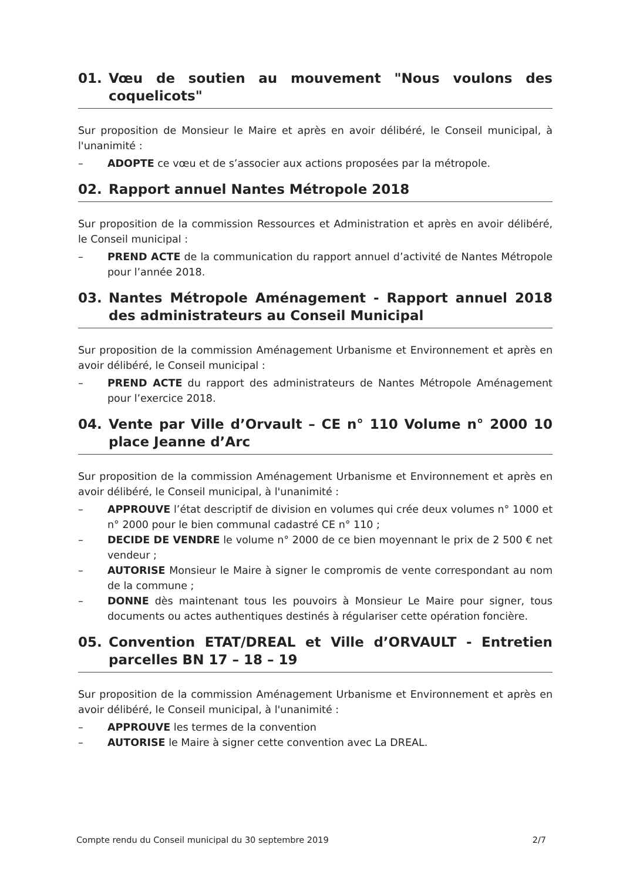01. Vœu de soutien au mouvement "Nous voulons des coquelicots"
Sur proposition de Monsieur le Maire et après en avoir délibéré, le Conseil municipal, à l'unanimité :
– ADOPTE ce vœu et de s’associer aux actions proposées par la métropole.
02. Rapport annuel Nantes Métropole 2018
Sur proposition de la commission Ressources et Administration et après en avoir délibéré, le Conseil municipal :
– PREND ACTE de la communication du rapport annuel d’activité de Nantes Métropole pour l’année 2018.
03. Nantes Métropole Aménagement - Rapport annuel 2018 des administrateurs au Conseil Municipal
Sur proposition de la commission Aménagement Urbanisme et Environnement et après en avoir délibéré, le Conseil municipal :
– PREND ACTE du rapport des administrateurs de Nantes Métropole Aménagement pour l’exercice 2018.
04. Vente par Ville d’Orvault – CE n° 110 Volume n° 2000 10 place Jeanne d’Arc
Sur proposition de la commission Aménagement Urbanisme et Environnement et après en avoir délibéré, le Conseil municipal, à l'unanimité :
– APPROUVE l’état descriptif de division en volumes qui crée deux volumes n° 1000 et n° 2000 pour le bien communal cadastré CE n° 110 ;
– DECIDE DE VENDRE le volume n° 2000 de ce bien moyennant le prix de 2 500 € net vendeur ;
– AUTORISE Monsieur le Maire à signer le compromis de vente correspondant au nom de la commune ;
– DONNE dès maintenant tous les pouvoirs à Monsieur Le Maire pour signer, tous documents ou actes authentiques destinés à régulariser cette opération foncière.
05. Convention ETAT/DREAL et Ville d’ORVAULT - Entretien parcelles BN 17 – 18 – 19
Sur proposition de la commission Aménagement Urbanisme et Environnement et après en avoir délibéré, le Conseil municipal, à l'unanimité :
– APPROUVE les termes de la convention
– AUTORISE le Maire à signer cette convention avec La DREAL.
Compte rendu du Conseil municipal du 30 septembre 2019 2/7